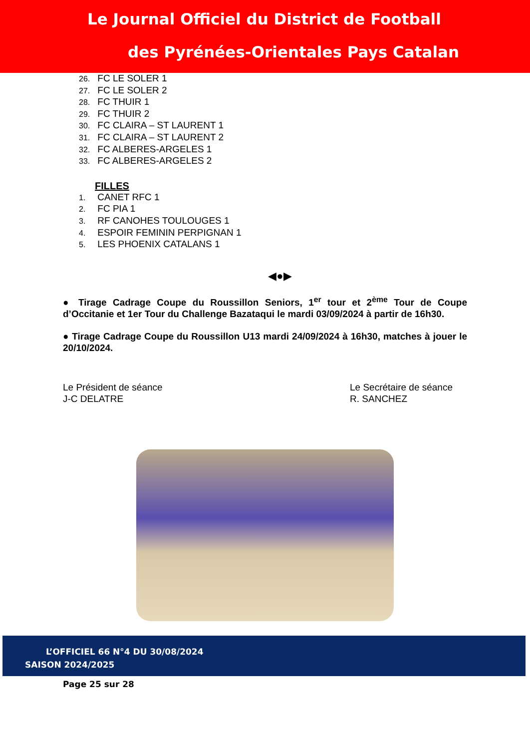Le Journal Officiel du District de Football
des Pyrénées-Orientales Pays Catalan
26. FC LE SOLER 1
27. FC LE SOLER 2
28. FC THUIR 1
29. FC THUIR 2
30. FC CLAIRA – ST LAURENT 1
31. FC CLAIRA – ST LAURENT 2
32. FC ALBERES-ARGELES 1
33. FC ALBERES-ARGELES 2
FILLES
1. CANET RFC 1
2. FC PIA 1
3. RF CANOHES TOULOUGES 1
4. ESPOIR FEMININ PERPIGNAN 1
5. LES PHOENIX CATALANS 1
◀●▶
● Tirage Cadrage Coupe du Roussillon Seniors, 1<sup>er</sup> tour et 2<sup>ème</sup> Tour de Coupe d’Occitanie et 1er Tour du Challenge Bazataqui le mardi 03/09/2024 à partir de 16h30.
● Tirage Cadrage Coupe du Roussillon U13 mardi 24/09/2024 à 16h30, matches à jouer le 20/10/2024.
Le Président de séance
J-C DELATRE
Le Secrétaire de séance
R. SANCHEZ
L’OFFICIEL 66 N°4 DU 30/08/2024
SAISON 2024/2025
Page 25 sur 28